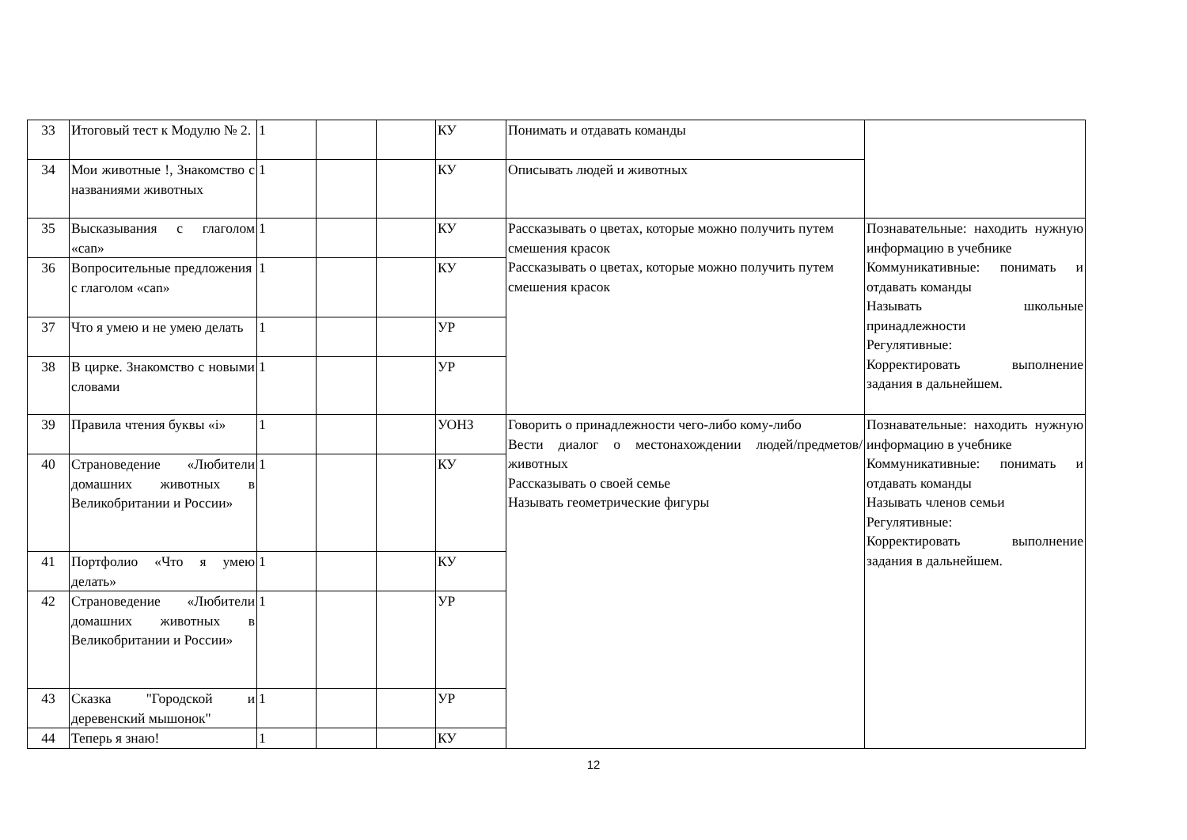| 33 | Итоговый тест к Модулю № 2. | 1 | | | КУ | Понимать и отдавать команды | |
| 34 | Мои животные !, Знакомство с названиями животных | 1 | | | КУ | Описывать людей и животных | |
| 35 | Высказывания с глаголом «can» | 1 | | | КУ | Рассказывать о цветах, которые можно получить путем смешения красок Рассказывать о цветах, которые можно получить путем смешения красок | Познавательные: находить нужную информацию в учебнике Коммуникативные: понимать и отдавать команды Называть школьные принадлежности Регулятивные: Корректировать выполнение задания в дальнейшем. |
| 36 | Вопросительные предложения с глаголом «can» | 1 | | | КУ | | |
| 37 | Что я умею и не умею делать | 1 | | | УР | | |
| 38 | В цирке. Знакомство с новыми словами | 1 | | | УР | | |
| 39 | Правила чтения буквы «i» | 1 | | | УОНЗ | Говорить о принадлежности чего-либо кому-либо Вести диалог о местонахождении людей/предметов/животных Рассказывать о своей семье Называть геометрические фигуры | Познавательные: находить нужную информацию в учебнике Коммуникативные: понимать и отдавать команды Называть членов семьи Регулятивные: Корректировать выполнение задания в дальнейшем. |
| 40 | Страноведение «Любители домашних животных в Великобритании и России» | 1 | | | КУ | | |
| 41 | Портфолио «Что я умею делать» | 1 | | | КУ | | |
| 42 | Страноведение «Любители домашних животных в Великобритании и России» | 1 | | | УР | | |
| 43 | Сказка "Городской и деревенский мышонок" | 1 | | | УР | | |
| 44 | Теперь я знаю! | 1 | | | КУ | | |
12